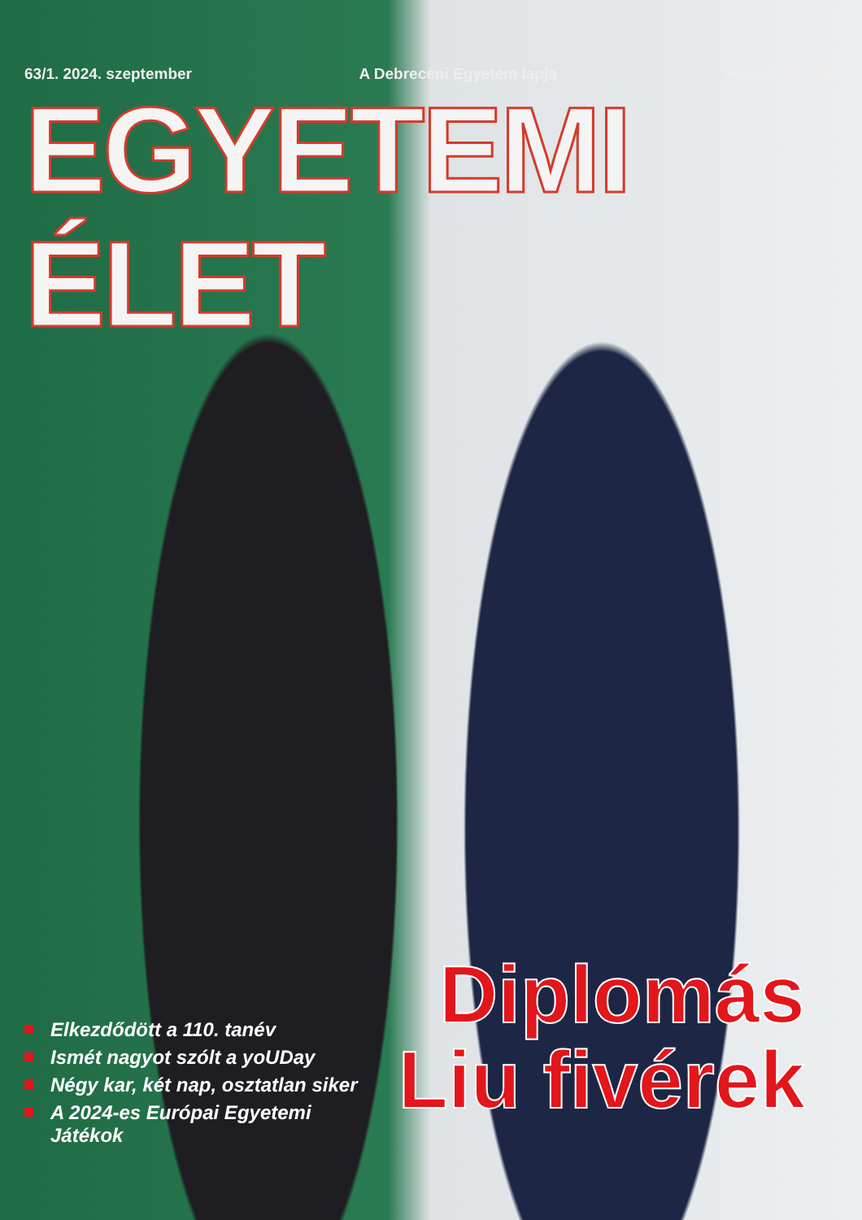63/1. 2024. szeptember A Debreceni Egyetem lapja www.unideb.hu
EGYETEMI ÉLET
Elkezdődött a 110. tanév
Ismét nagyot szólt a yoUDay
Négy kar, két nap, osztatlan siker
A 2024-es Európai Egyetemi Játékok
Diplomás
Liu fivérek